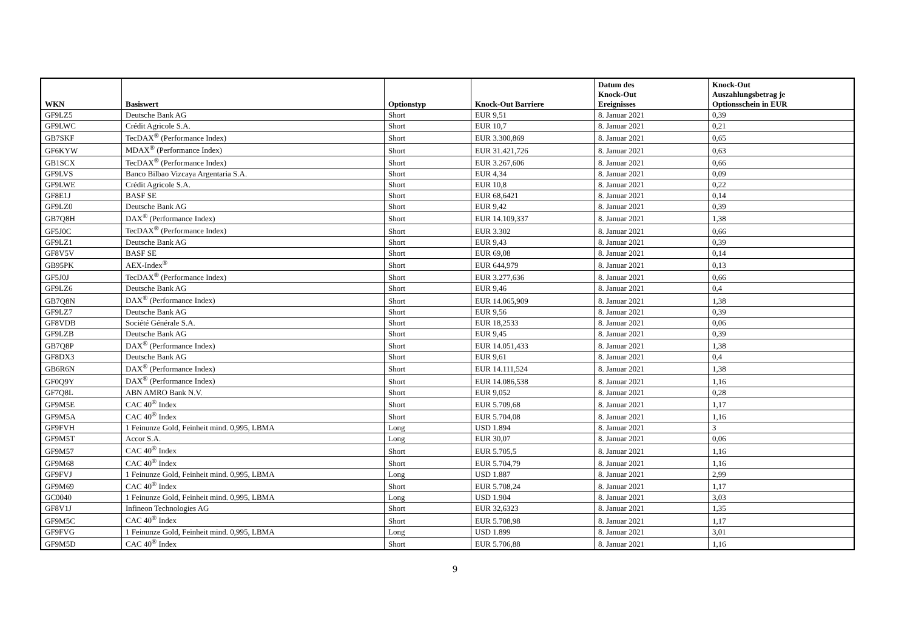| WKN | Basiswert | Optionstyp | Knock-Out Barriere | Datum des Knock-Out Ereignisses | Knock-Out Auszahlungsbetrag je Optionsschein in EUR |
| --- | --- | --- | --- | --- | --- |
| GF9LZ5 | Deutsche Bank AG | Short | EUR 9,51 | 8. Januar 2021 | 0,39 |
| GF9LWC | Crédit Agricole S.A. | Short | EUR 10,7 | 8. Januar 2021 | 0,21 |
| GB7SKF | TecDAX<sup>®</sup> (Performance Index) | Short | EUR 3.300,869 | 8. Januar 2021 | 0,65 |
| GF6KYW | MDAX<sup>®</sup> (Performance Index) | Short | EUR 31.421,726 | 8. Januar 2021 | 0,63 |
| GB1SCX | TecDAX<sup>®</sup> (Performance Index) | Short | EUR 3.267,606 | 8. Januar 2021 | 0,66 |
| GF9LVS | Banco Bilbao Vizcaya Argentaria S.A. | Short | EUR 4,34 | 8. Januar 2021 | 0,09 |
| GF9LWE | Crédit Agricole S.A. | Short | EUR 10,8 | 8. Januar 2021 | 0,22 |
| GF8E1J | BASF SE | Short | EUR 68,6421 | 8. Januar 2021 | 0,14 |
| GF9LZ0 | Deutsche Bank AG | Short | EUR 9,42 | 8. Januar 2021 | 0,39 |
| GB7Q8H | DAX<sup>®</sup> (Performance Index) | Short | EUR 14.109,337 | 8. Januar 2021 | 1,38 |
| GF5J0C | TecDAX<sup>®</sup> (Performance Index) | Short | EUR 3.302 | 8. Januar 2021 | 0,66 |
| GF9LZ1 | Deutsche Bank AG | Short | EUR 9,43 | 8. Januar 2021 | 0,39 |
| GF8V5V | BASF SE | Short | EUR 69,08 | 8. Januar 2021 | 0,14 |
| GB95PK | AEX-Index<sup>®</sup> | Short | EUR 644,979 | 8. Januar 2021 | 0,13 |
| GF5J0J | TecDAX<sup>®</sup> (Performance Index) | Short | EUR 3.277,636 | 8. Januar 2021 | 0,66 |
| GF9LZ6 | Deutsche Bank AG | Short | EUR 9,46 | 8. Januar 2021 | 0,4 |
| GB7Q8N | DAX<sup>®</sup> (Performance Index) | Short | EUR 14.065,909 | 8. Januar 2021 | 1,38 |
| GF9LZ7 | Deutsche Bank AG | Short | EUR 9,56 | 8. Januar 2021 | 0,39 |
| GF8VDB | Société Générale S.A. | Short | EUR 18,2533 | 8. Januar 2021 | 0,06 |
| GF9LZB | Deutsche Bank AG | Short | EUR 9,45 | 8. Januar 2021 | 0,39 |
| GB7Q8P | DAX<sup>®</sup> (Performance Index) | Short | EUR 14.051,433 | 8. Januar 2021 | 1,38 |
| GF8DX3 | Deutsche Bank AG | Short | EUR 9,61 | 8. Januar 2021 | 0,4 |
| GB6R6N | DAX<sup>®</sup> (Performance Index) | Short | EUR 14.111,524 | 8. Januar 2021 | 1,38 |
| GF0Q9Y | DAX<sup>®</sup> (Performance Index) | Short | EUR 14.086,538 | 8. Januar 2021 | 1,16 |
| GF7Q8L | ABN AMRO Bank N.V. | Short | EUR 9,052 | 8. Januar 2021 | 0,28 |
| GF9M5E | CAC 40<sup>®</sup> Index | Short | EUR 5.709,68 | 8. Januar 2021 | 1,17 |
| GF9M5A | CAC 40<sup>®</sup> Index | Short | EUR 5.704,08 | 8. Januar 2021 | 1,16 |
| GF9FVH | 1 Feinunze Gold, Feinheit mind. 0,995, LBMA | Long | USD 1.894 | 8. Januar 2021 | 3 |
| GF9M5T | Accor S.A. | Long | EUR 30,07 | 8. Januar 2021 | 0,06 |
| GF9M57 | CAC 40<sup>®</sup> Index | Short | EUR 5.705,5 | 8. Januar 2021 | 1,16 |
| GF9M68 | CAC 40<sup>®</sup> Index | Short | EUR 5.704,79 | 8. Januar 2021 | 1,16 |
| GF9FVJ | 1 Feinunze Gold, Feinheit mind. 0,995, LBMA | Long | USD 1.887 | 8. Januar 2021 | 2,99 |
| GF9M69 | CAC 40<sup>®</sup> Index | Short | EUR 5.708,24 | 8. Januar 2021 | 1,17 |
| GC0040 | 1 Feinunze Gold, Feinheit mind. 0,995, LBMA | Long | USD 1.904 | 8. Januar 2021 | 3,03 |
| GF8V1J | Infineon Technologies AG | Short | EUR 32,6323 | 8. Januar 2021 | 1,35 |
| GF9M5C | CAC 40<sup>®</sup> Index | Short | EUR 5.708,98 | 8. Januar 2021 | 1,17 |
| GF9FVG | 1 Feinunze Gold, Feinheit mind. 0,995, LBMA | Long | USD 1.899 | 8. Januar 2021 | 3,01 |
| GF9M5D | CAC 40<sup>®</sup> Index | Short | EUR 5.706,88 | 8. Januar 2021 | 1,16 |
9